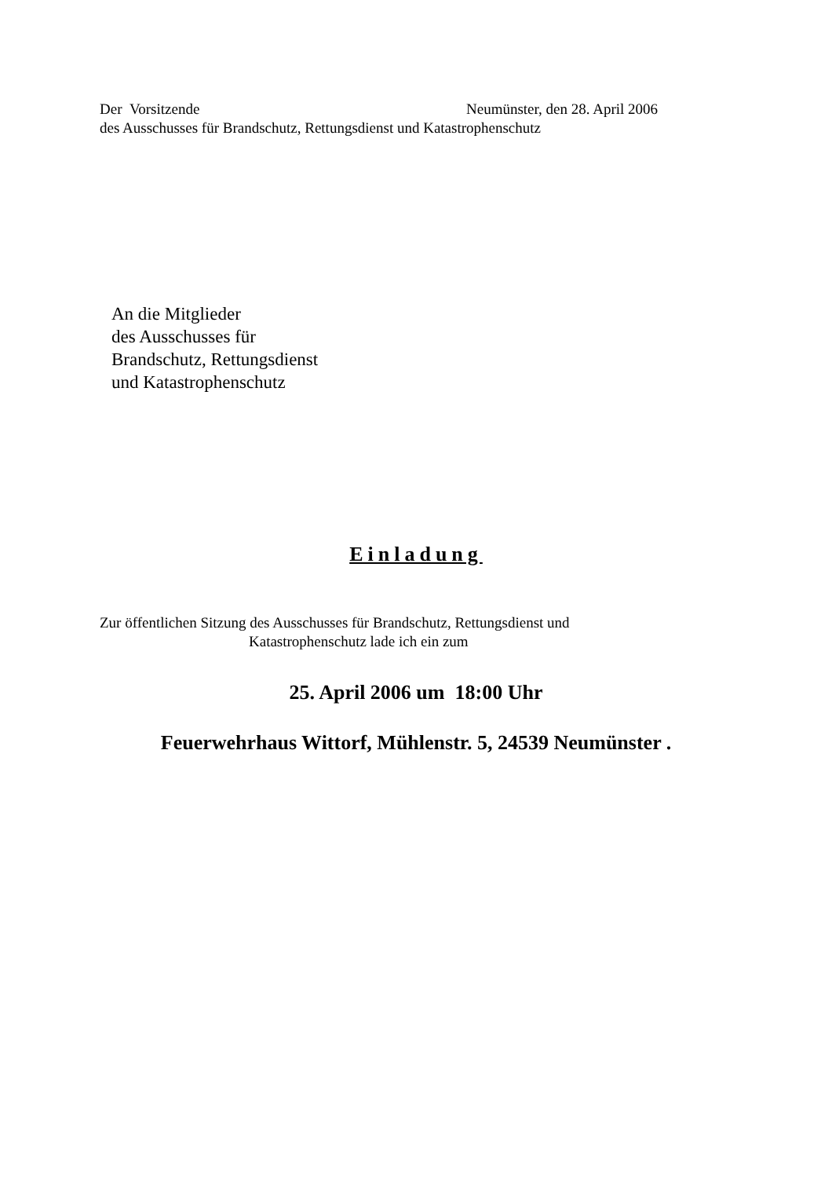Der Vorsitzende Neumünster, den 28. April 2006
des Ausschusses für Brandschutz, Rettungsdienst und Katastrophenschutz
An die Mitglieder
des Ausschusses für
Brandschutz, Rettungsdienst
und Katastrophenschutz
Einladung
Zur öffentlichen Sitzung des Ausschusses für Brandschutz, Rettungsdienst und
Katastrophenschutz lade ich ein zum
25. April 2006 um 18:00 Uhr
Feuerwehrhaus Wittorf, Mühlenstr. 5, 24539 Neumünster .